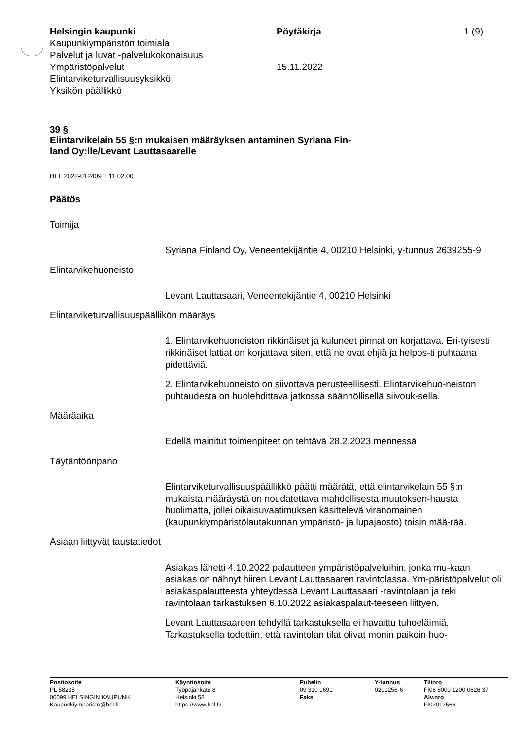Helsingin kaupunki
Kaupunkiympäristön toimiala
Palvelut ja luvat -palvelukokonaisuus
Ympäristöpalvelut
Elintarviketurvallisuusyksikkö
Yksikön päällikkö
Pöytäkirja
15.11.2022
1 (9)
39 §
Elintarvikelain 55 §:n mukaisen määräyksen antaminen Syriana Fin-
land Oy:lle/Levant Lauttasaarelle
HEL 2022-012409 T 11 02 00
Päätös
Toimija
Syriana Finland Oy, Veneentekijäntie 4, 00210 Helsinki, y-tunnus 2639255-9
Elintarvikehuoneisto
Levant Lauttasaari, Veneentekijäntie 4, 00210 Helsinki
Elintarviketurvallisuuspäällikön määräys
1. Elintarvikehuoneiston rikkinäiset ja kuluneet pinnat on korjattava. Eri-tyisesti rikkinäiset lattiat on korjattava siten, että ne ovat ehjiä ja helpos-ti puhtaana pidettäviä.
2. Elintarvikehuoneisto on siivottava perusteellisesti. Elintarvikehuo-neiston puhtaudesta on huolehdittava jatkossa säännöllisellä siivouk-sella.
Määräaika
Edellä mainitut toimenpiteet on tehtävä 28.2.2023 mennessä.
Täytäntöönpano
Elintarviketurvallisuuspäällikkö päätti määrätä, että elintarvikelain 55 §:n mukaista määräystä on noudatettava mahdollisesta muutoksen-hausta huolimatta, jollei oikaisuvaatimuksen käsittelevä viranomainen (kaupunkiympäristölautakunnan ympäristö- ja lupajaosto) toisin mää-rää.
Asiaan liittyvät taustatiedot
Asiakas lähetti 4.10.2022 palautteen ympäristöpalveluihin, jonka mu-kaan asiakas on nähnyt hiiren Levant Lauttasaaren ravintolassa. Ym-päristöpalvelut oli asiakaspalautteesta yhteydessä Levant Lauttasaari -ravintolaan ja teki ravintolaan tarkastuksen 6.10.2022 asiakaspalaut-teeseen liittyen.
Levant Lauttasaareen tehdyllä tarkastuksella ei havaittu tuhoeläimiä. Tarkastuksella todettiin, että ravintolan tilat olivat monin paikoin huo-
Postiosoite
PL 58235
00099 HELSINGIN KAUPUNKI
Kaupunkiymparisto@hel.fi
Käyntiosoite
Työpajankatu 8
Helsinki 58
https://www.hel.fi/
Puhelin
09 310 1691
Faksi
Y-tunnus
0201256-6
Tilinro
FI06 8000 1200 0626 37
Alv.nro
FI02012566